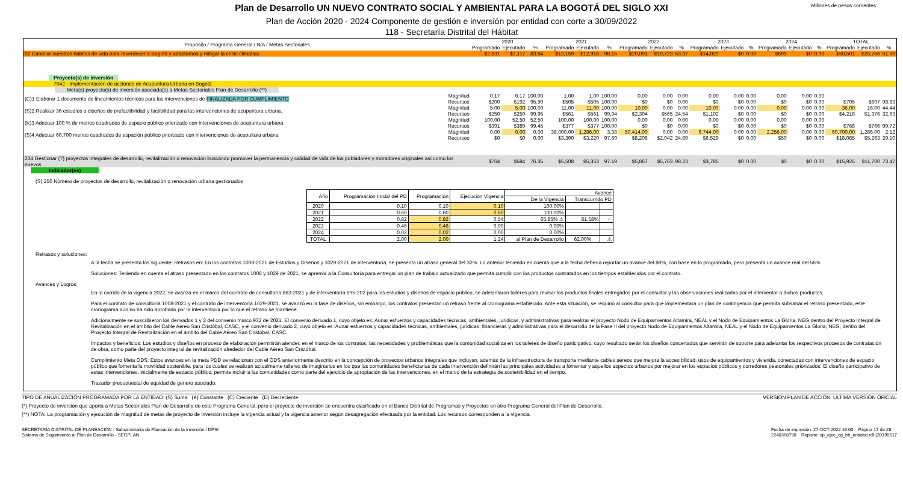Plan de Desarrollo UN NUEVO CONTRATO SOCIAL Y AMBIENTAL PARA LA BOGOTÁ DEL SIGLO XXI
Millones de pesos corrientes
Plan de Acción 2020 - 2024 Componente de gestión e inversión por entidad con corte a 30/09/2022
118 - Secretaría Distrital del Hábitat
| Propósito / Programa General / N/A / Metas Sectoriales | | 2020 | | | 2021 | | | 2022 | | | 2023 | | | 2024 | | | TOTAL | | |
| --- | --- | --- | --- | --- | --- | --- | --- | --- | --- | --- | --- | --- | --- | --- | --- | --- | --- | --- | --- |
| | | Programado | Ejecutado | % | Programado | Ejecutado | % | Programado | Ejecutado | % | Programado | Ejecutado | % | Programado | Ejecutado | % | Programado | Ejecutado | % |
| 02 Cambiar nuestros hábitos de vida para reverdecer a Bogotá y adaptarnos y mitigar la crisis climática | | $2,531 | $2,117 | 83.64 | $13,159 | $12,916 | 98.15 | $20,091 | $10,723 | 53.37 | $14,020 | $0 | 0.00 | $699 | $0 | 0.00 | $50,501 | $25,756 | 51.00 |
| Proyecto(s) de inversión | | | | | | | | | | | | | | | | | | | |
| 7642 - Implementación de acciones de Acupuntura Urbana en Bogotá | | | | | | | | | | | | | | | | | | | |
| Meta(s) proyecto(s) de inversión asociada(s) a Metas Sectoriales Plan de Desarrollo (**) | | | | | | | | | | | | | | | | | | | |
| (C)1 Elaborar 1 documento de lineamientos técnicos para las intervenciones de FINALIZADA POR CUMPLIMIENTO | Magnitud | 0.17 | 0.17 | 100.00 | 1.00 | 1.00 | 100.00 | 0.00 | 0.00 | 0.00 | 0.00 | 0.00 | 0.00 | 0.00 | 0.00 | 0.00 | | | |
| | Recursos | $200 | $192 | 95.90 | $505 | $505 | 100.00 | $0 | $0 | 0.00 | $0 | $0 | 0.00 | $0 | $0 | 0.00 | $705 | $697 | 98.83 |
| (S)2 Realizar 36 estudios o diseños de prefactibilidad y factibilidad para las intervenciones de acupuntura urbana. | Magnitud | 5.00 | 5.00 | 100.00 | 11.00 | 11.00 | 100.00 | 10.00 | 0.00 | 0.00 | 10.00 | 0.00 | 0.00 | 0.00 | 0.00 | 0.00 | 36.00 | 16.00 | 44.44 |
| | Recursos | $250 | $250 | 99.95 | $561 | $561 | 99.94 | $2,304 | $565 | 24.54 | $1,102 | $0 | 0.00 | $0 | $0 | 0.00 | $4,218 | $1,376 | 32.63 |
| (K)3 Adecuar 100 % de metros cuadrados de espacio público priorizado con intervenciones de acupuntura urbana | Magnitud | 100.00 | 52.50 | 52.50 | 100.00 | 100.00 | 100.00 | 0.00 | 0.00 | 0.00 | 0.00 | 0.00 | 0.00 | 0.00 | 0.00 | 0.00 | | | |
| | Recursos | $391 | $389 | 99.45 | $377 | $377 | 100.00 | $0 | $0 | 0.00 | $0 | $0 | 0.00 | $0 | $0 | 0.00 | $768 | $766 | 99.72 |
| (S)4 Adecuar 60,700 metros cuadrados de espación público priorizado con intervenciones de acupultura urbana | Magnitud | 0.00 | 0.00 | 0.00 | 38,000.00 | 1,286.00 | 3.38 | 50,414.00 | 0.00 | 0.00 | 6,744.00 | 0.00 | 0.00 | 2,256.00 | 0.00 | 0.00 | 60,700.00 | 1,286.00 | 2.12 |
| | Recursos | $0 | $0 | 0.00 | $3,300 | $3,220 | 97.60 | $8,206 | $2,042 | 24.89 | $6,529 | $0 | 0.00 | $50 | $0 | 0.00 | $18,085 | $5,263 | 29.10 |
| 234 Gestionar (7) proyectos integrales de desarrollo, revitalización o renovación buscando promover la permanencia y calidad de vida de los pobladores y moradores originales así como los nuevos | | $764 | $584 | 76.35 | $5,508 | $5,353 | 97.19 | $5,867 | $5,763 | 98.23 | $3,785 | $0 | 0.00 | $0 | $0 | 0.00 | $15,925 | $11,700 | 73.47 |
| Indicador(es) | | | | | | | | | | | | | | | | | | | |
(S) 250 Número de proyectos de desarrollo, revitalización o renovación urbana gestionados
| Año | Programación Inicial del PD | Programación | Ejecución Vigencia | Avance | | |
| --- | --- | --- | --- | --- | --- | --- |
| | | | | De la Vigencia | Transcurrido PD | |
| 2020 | 0.10 | 0.10 | 0.10 | 100.00% | | |
| 2021 | 0.60 | 0.60 | 0.60 | 100.00% | | |
| 2022 | 0.82 | 0.82 | 0.54 | 65.85% ⚠ | 81.58% | ✓ |
| 2023 | 0.46 | 0.46 | 0.00 | 0.00% | | |
| 2024 | 0.02 | 0.02 | 0.00 | 0.00% | | |
| TOTAL | 2.00 | 2.00 | 1.24 | al Plan de Desarrollo | 62.00% | ⚠ |
Retrasos y soluciones:
A la fecha se presenta los siguiente: Retrasos en: En los contratos 1008-2021 de Estudios y Diseños y 1029-2021 de interventoría, se presenta un atraso general del 32%. Lo anterior teniendo en cuenta que a la fecha debería reportar un avance del 88%, con base en lo programado, pero presenta un avance real del 56%.
Soluciones: Teniendo en cuenta el atraso presentado en los contratos 1008 y 1029 de 2021, se apremia a la Consultoría para entregar un plan de trabajo actualizado que permita cumplir con los productos contratados en los tiempos establecidos por el contrato.
Avances y Logros:
En lo corrido de la vigencia 2022, se avanza en el marco del contrato de consultoría 863-2021 y de interventoría 895-202 para los estudios y diseños de espacio público, se adelantaron talleres para revisar los productos finales entregados por el consultor y las observaciones realizadas por el interventor a dichos productos.
Para el contrato de consultoría 1008-2021 y el contrato de interventoría 1029-2021, se avanzó en la fase de diseños, sin embargo, los contratos presentan un retraso frente al cronograma establecido. Ante esta situación, se requirió al consultor para que implementara un plan de contingencia que permita subsanar el retraso presentado, este cronograma aún no ha sido aprobado por la interventoría por lo que el retraso se mantiene.
Adicionalmente se suscribieron los derivados 1 y 2 del convenio marco 932 de 2021. El convenio derivado 1, cuyo objeto es: Aunar esfuerzos y capacidades técnicas, ambientales, jurídicas, y administrativas para realizar el proyecto Nodo de Equipamientos Altamira, NEAL y el Nodo de Equipamientos La Gloria, NEG dentro del Proyecto Integral de Revitalización en el ámbito del Cable Aéreo San Cristóbal, CASC, y el convenio derivado 2, cuyo objeto es: Aunar esfuerzos y capacidades técnicas, ambientales, jurídicas, financieras y administrativas para el desarrollo de la Fase II del proyecto Nodo de Equipamientos Altamira, NEAL y el Nodo de Equipamientos La Gloria, NEG, dentro del Proyecto Integral de Revitalización en el ámbito del Cable Aéreo San Cristóbal, CASC.
Impactos y beneficios: Los estudios y diseños en proceso de elaboración permitirán atender, en el marco de los contratos, las necesidades y problemáticas que la comunidad socializa en los talleres de diseño participativo, cuyo resultado serán los diseños concertados que servirán de soporte para adelantar los respectivos procesos de contratación de obra, como parte del proyecto integral de revitalización alrededor del Cable Aéreo San Cristóbal.
Cumplimiento Meta ODS: Estos avances en la meta PDD se relacionan con el ODS anteriormente descrito en la concepción de proyectos urbanos integrales que incluyan, además de la infraestructura de transporte mediante cables aéreos que mejora la accesibilidad, usos de equipamientos y vivienda, conectadas con intervenciones de espacio público que fomenta la movilidad sostenible, para los cuales se realizan actualmente talleres de imaginarios en los que las comunidades beneficiarias de cada intervención definirán las principales actividades a fomentar y aquellos aspectos urbanos por mejorar en los espacios públicos y corredores peatonales priorizados. El diseño participativo de estas intervenciones, inicialmente de espacio público, permite incluir a las comunidades como parte del ejercicio de apropiación de las intervenciones, en el marco de la estrategia de sostenibilidad en el tiempo.
Trazador presupuestal de equidad de genero asociado.
TIPO DE ANUALIZACION PROGRAMADA POR LA ENTIDAD: (S) Suma (K) Constante (C) Creciente (D) Decreciente VERSION PLAN DE ACCION: ULTIMA VERSION OFICIAL
(*) Proyecto de inversión que aporta a Metas Sectoriales Plan de Desarrollo de este Programa General, pero el proyecto de inversión se encuentra clasificado en el Banco Distrital de Programas y Proyectos en otro Programa General del Plan de Desarrollo.
(**) NOTA: La programación y ejecución de magnitud de metas de proyecto de inversión incluye la vigencia actual y la vigencia anterior según desagregación efectuada por la entidad. Los recursos corresponden a la vigencia.
SECRETARÍA DISTRITAL DE PLANEACIÓN - Subsecretaría de Planeación de la Inversión / DPSI
Sistema de Seguimiento al Plan de Desarrollo - SEGPLAN Fecha de impresión: 27-OCT-2022 16:00 Página 17 de 28
2240368798 Reporte: sp_ejec_cg_bh_entidad.rdf (20190617